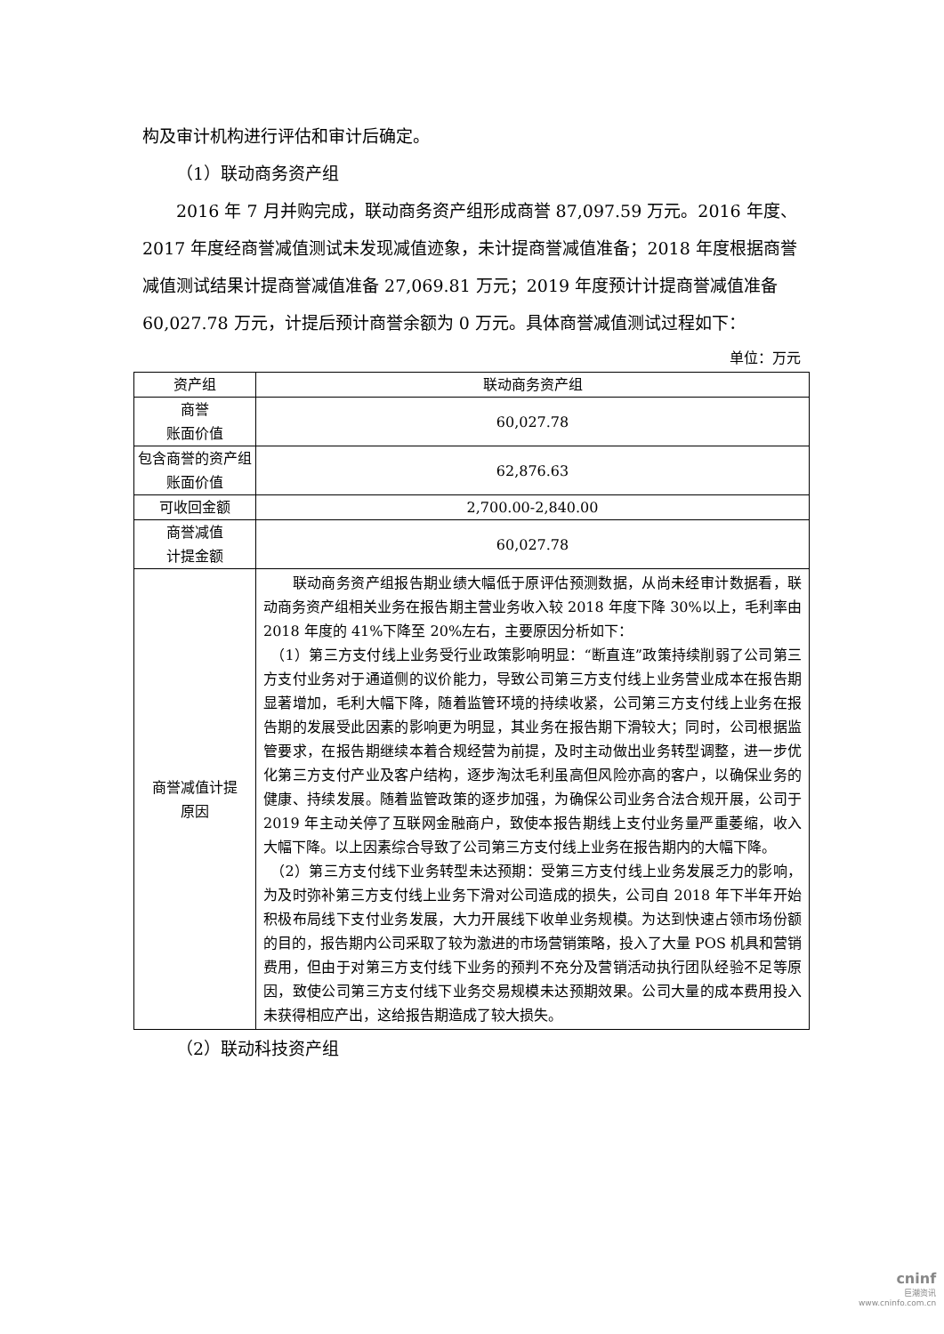构及审计机构进行评估和审计后确定。
（1）联动商务资产组
2016 年 7 月并购完成，联动商务资产组形成商誉 87,097.59 万元。2016 年度、2017 年度经商誉减值测试未发现减值迹象，未计提商誉减值准备；2018 年度根据商誉减值测试结果计提商誉减值准备 27,069.81 万元；2019 年度预计计提商誉减值准备 60,027.78 万元，计提后预计商誉余额为 0 万元。具体商誉减值测试过程如下：
单位：万元
| 资产组 | 联动商务资产组 |
| 商誉 账面价值 | 60,027.78 |
| 包含商誉的资产组账面价值 | 62,876.63 |
| 可收回金额 | 2,700.00-2,840.00 |
| 商誉减值 计提金额 | 60,027.78 |
| 商誉减值计提 原因 | 联动商务资产组报告期业绩大幅低于原评估预测数据，从尚未经审计数据看，联动商务资产组相关业务在报告期主营业务收入较 2018 年度下降 30%以上，毛利率由 2018 年度的 41%下降至 20%左右，主要原因分析如下： （1）第三方支付线上业务受行业政策影响明显：“断直连”政策持续削弱了公司第三方支付业务对于通道侧的议价能力，导致公司第三方支付线上业务营业成本在报告期显著增加，毛利大幅下降，随着监管环境的持续收紧，公司第三方支付线上业务在报告期的发展受此因素的影响更为明显，其业务在报告期下滑较大；同时，公司根据监管要求，在报告期继续本着合规经营为前提，及时主动做出业务转型调整，进一步优化第三方支付产业及客户结构，逐步淘汰毛利虽高但风险亦高的客户，以确保业务的健康、持续发展。随着监管政策的逐步加强，为确保公司业务合法合规开展，公司于 2019 年主动关停了互联网金融商户，致使本报告期线上支付业务量严重萎缩，收入大幅下降。以上因素综合导致了公司第三方支付线上业务在报告期内的大幅下降。 （2）第三方支付线下业务转型未达预期：受第三方支付线上业务发展乏力的影响，为及时弥补第三方支付线上业务下滑对公司造成的损失，公司自 2018 年下半年开始积极布局线下支付业务发展，大力开展线下收单业务规模。为达到快速占领市场份额的目的，报告期内公司采取了较为激进的市场营销策略，投入了大量 POS 机具和营销费用，但由于对第三方支付线下业务的预判不充分及营销活动执行团队经验不足等原因，致使公司第三方支付线下业务交易规模未达预期效果。公司大量的成本费用投入未获得相应产出，这给报告期造成了较大损失。 |
（2）联动科技资产组
cninf
巨潮资讯
www.cninfo.com.cn